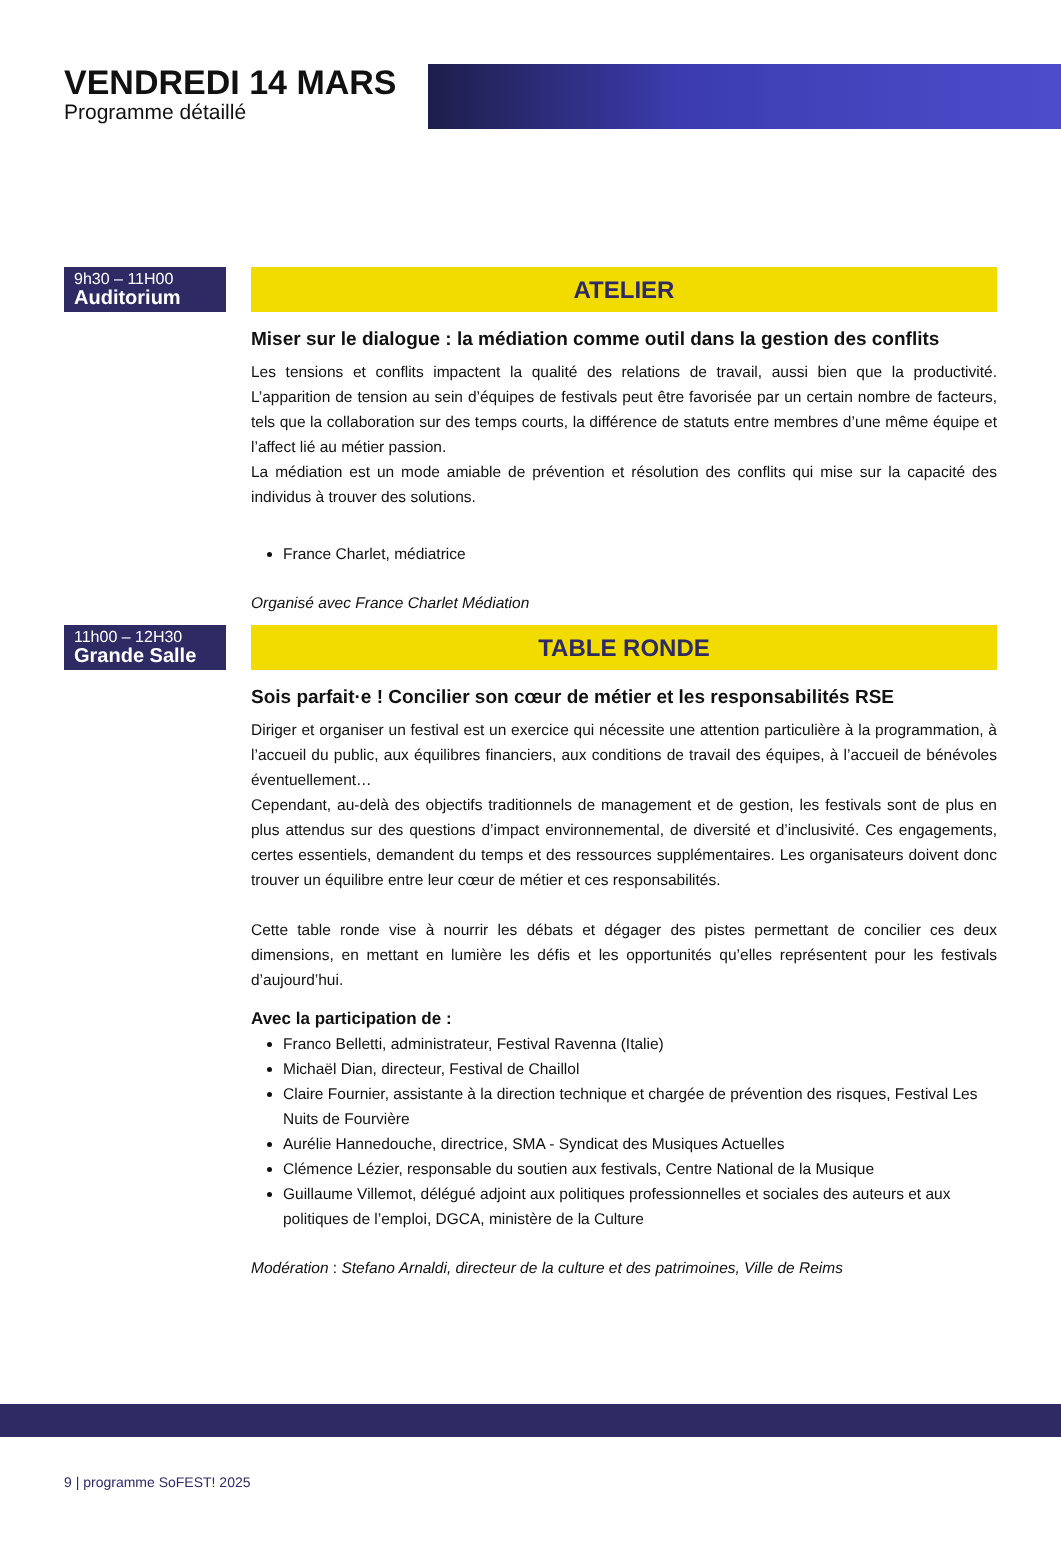VENDREDI 14 MARS
Programme détaillé
9h30 – 11H00
Auditorium
ATELIER
Miser sur le dialogue : la médiation comme outil dans la gestion des conflits
Les tensions et conflits impactent la qualité des relations de travail, aussi bien que la productivité. L’apparition de tension au sein d’équipes de festivals peut être favorisée par un certain nombre de facteurs, tels que la collaboration sur des temps courts, la différence de statuts entre membres d’une même équipe et l’affect lié au métier passion.
La médiation est un mode amiable de prévention et résolution des conflits qui mise sur la capacité des individus à trouver des solutions.
France Charlet, médiatrice
Organisé avec France Charlet Médiation
11h00 – 12H30
Grande Salle
TABLE RONDE
Sois parfait·e ! Concilier son cœur de métier et les responsabilités RSE
Diriger et organiser un festival est un exercice qui nécessite une attention particulière à la programmation, à l’accueil du public, aux équilibres financiers, aux conditions de travail des équipes, à l’accueil de bénévoles éventuellement…
Cependant, au-delà des objectifs traditionnels de management et de gestion, les festivals sont de plus en plus attendus sur des questions d’impact environnemental, de diversité et d’inclusivité. Ces engagements, certes essentiels, demandent du temps et des ressources supplémentaires. Les organisateurs doivent donc trouver un équilibre entre leur cœur de métier et ces responsabilités.
Cette table ronde vise à nourrir les débats et dégager des pistes permettant de concilier ces deux dimensions, en mettant en lumière les défis et les opportunités qu’elles représentent pour les festivals d’aujourd’hui.
Avec la participation de :
Franco Belletti, administrateur, Festival Ravenna (Italie)
Michaël Dian, directeur, Festival de Chaillol
Claire Fournier, assistante à la direction technique et chargée de prévention des risques, Festival Les Nuits de Fourvière
Aurélie Hannedouche, directrice, SMA - Syndicat des Musiques Actuelles
Clémence Lézier, responsable du soutien aux festivals, Centre National de la Musique
Guillaume Villemot, délégué adjoint aux politiques professionnelles et sociales des auteurs et aux politiques de l’emploi, DGCA, ministère de la Culture
Modération : Stefano Arnaldi, directeur de la culture et des patrimoines, Ville de Reims
9 | programme SoFEST! 2025